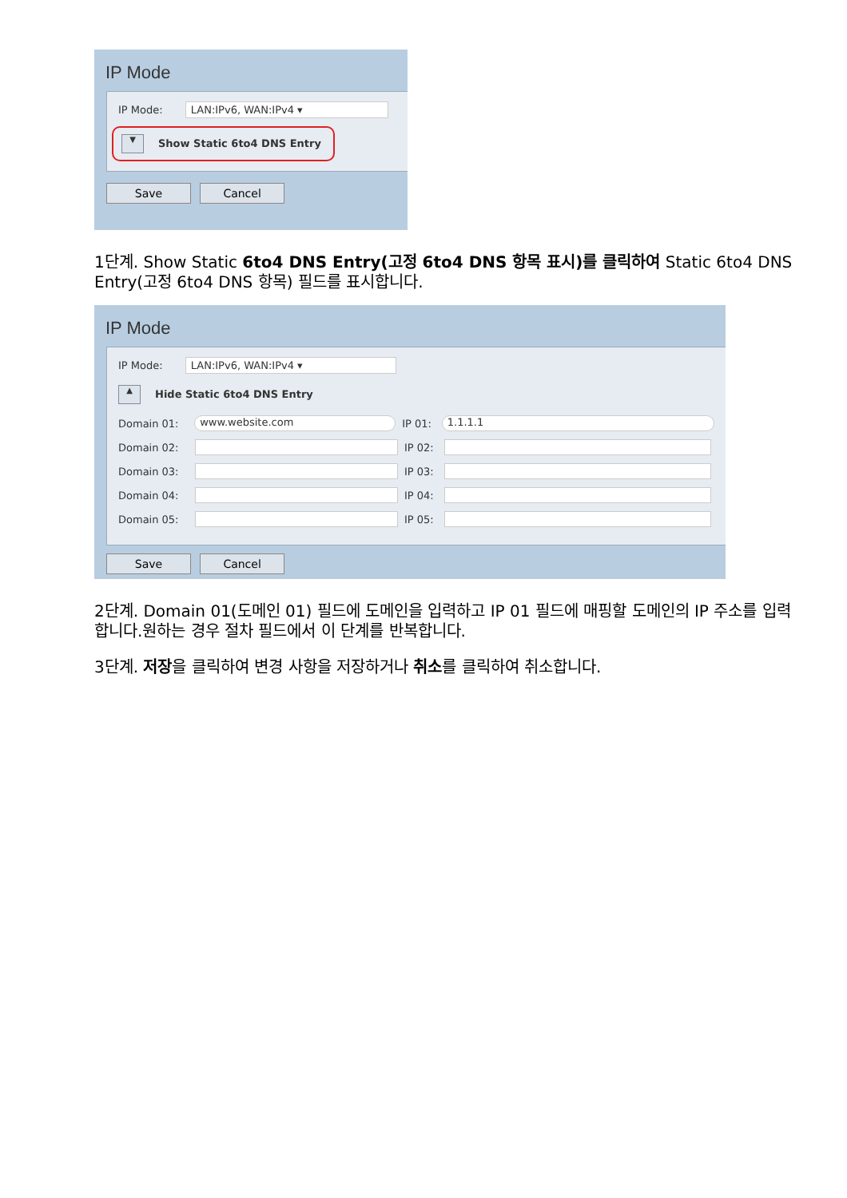IP Mode
IP Mode: LAN:IPv6, WAN:IPv4 ▾
▼ Show Static 6to4 DNS Entry
Save Cancel
1단계. Show Static 6to4 DNS Entry(고정 6to4 DNS 항목 표시)를 클릭하여 Static 6to4 DNS Entry(고정 6to4 DNS 항목) 필드를 표시합니다.
IP Mode
IP Mode: LAN:IPv6, WAN:IPv4 ▾
▲ Hide Static 6to4 DNS Entry
Domain 01: www.website.com IP 01: 1.1.1.1
Domain 02: IP 02:
Domain 03: IP 03:
Domain 04: IP 04:
Domain 05: IP 05:
Save Cancel
2단계. Domain 01(도메인 01) 필드에 도메인을 입력하고 IP 01 필드에 매핑할 도메인의 IP 주소를 입력합니다.원하는 경우 절차 필드에서 이 단계를 반복합니다.
3단계. 저장을 클릭하여 변경 사항을 저장하거나 취소를 클릭하여 취소합니다.